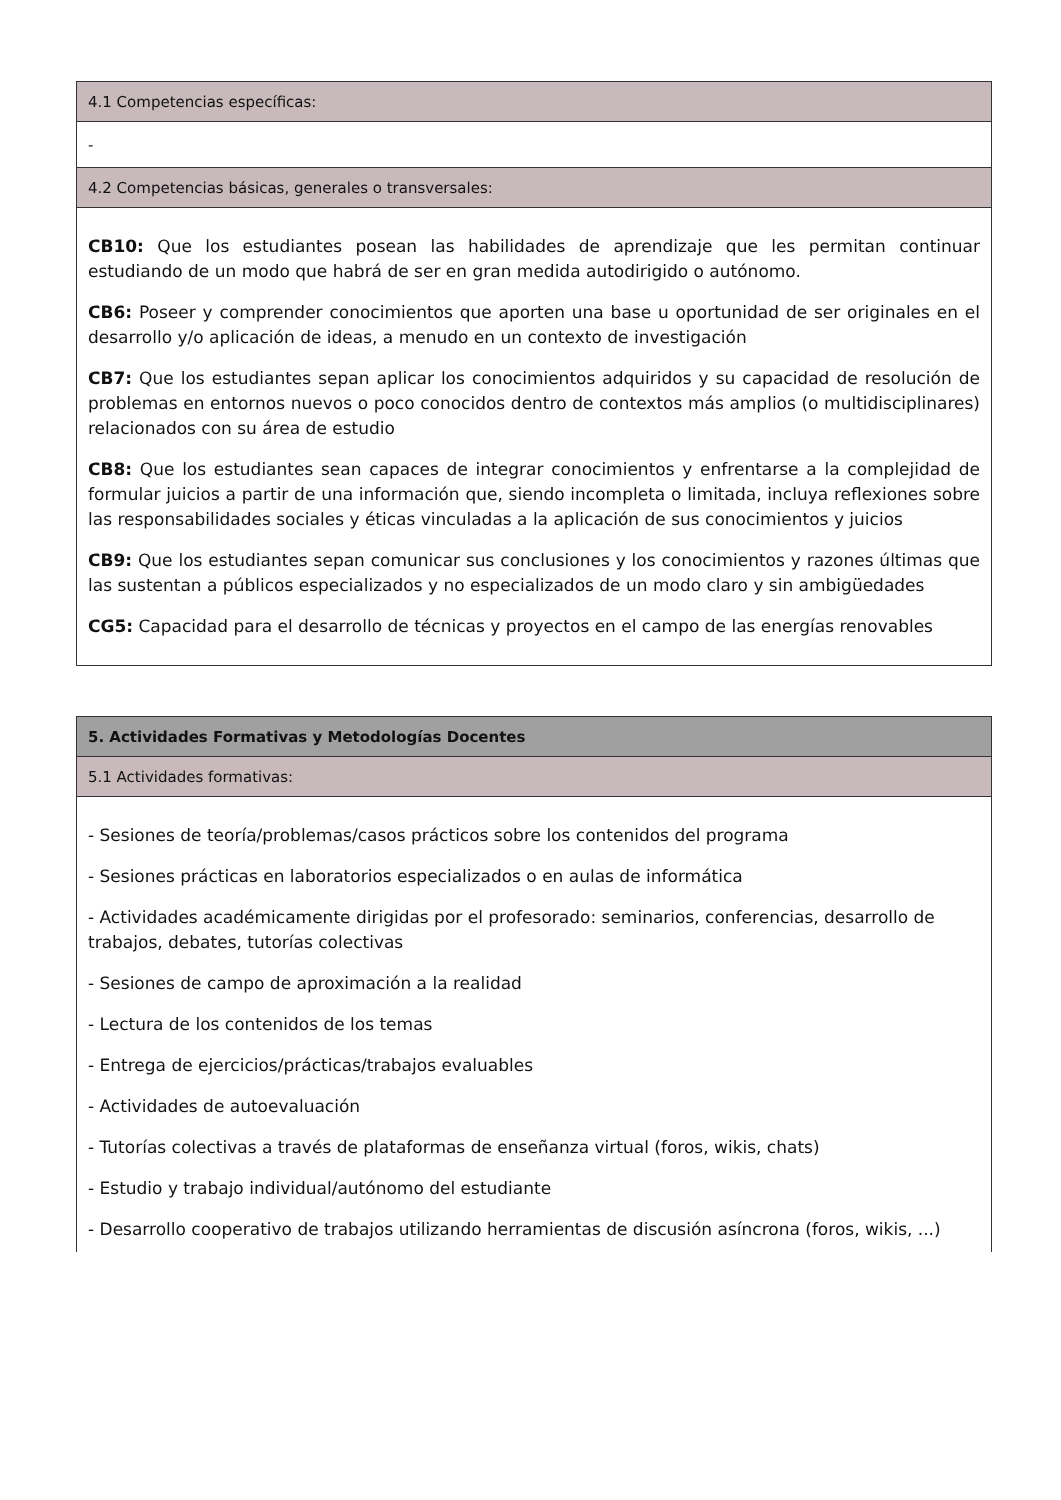| 4.1 Competencias específicas: |
| - |
| 4.2 Competencias básicas, generales o transversales: |
| CB10: Que los estudiantes posean las habilidades de aprendizaje que les permitan continuar estudiando de un modo que habrá de ser en gran medida autodirigido o autónomo. CB6: Poseer y comprender conocimientos que aporten una base u oportunidad de ser originales en el desarrollo y/o aplicación de ideas, a menudo en un contexto de investigación CB7: Que los estudiantes sepan aplicar los conocimientos adquiridos y su capacidad de resolución de problemas en entornos nuevos o poco conocidos dentro de contextos más amplios (o multidisciplinares) relacionados con su área de estudio CB8: Que los estudiantes sean capaces de integrar conocimientos y enfrentarse a la complejidad de formular juicios a partir de una información que, siendo incompleta o limitada, incluya reflexiones sobre las responsabilidades sociales y éticas vinculadas a la aplicación de sus conocimientos y juicios CB9: Que los estudiantes sepan comunicar sus conclusiones y los conocimientos y razones últimas que las sustentan a públicos especializados y no especializados de un modo claro y sin ambigüedades CG5: Capacidad para el desarrollo de técnicas y proyectos en el campo de las energías renovables |
| 5. Actividades Formativas y Metodologías Docentes |
| 5.1 Actividades formativas: |
| - Sesiones de teoría/problemas/casos prácticos sobre los contenidos del programa - Sesiones prácticas en laboratorios especializados o en aulas de informática - Actividades académicamente dirigidas por el profesorado: seminarios, conferencias, desarrollo de trabajos, debates, tutorías colectivas - Sesiones de campo de aproximación a la realidad - Lectura de los contenidos de los temas - Entrega de ejercicios/prácticas/trabajos evaluables - Actividades de autoevaluación - Tutorías colectivas a través de plataformas de enseñanza virtual (foros, wikis, chats) - Estudio y trabajo individual/autónomo del estudiante - Desarrollo cooperativo de trabajos utilizando herramientas de discusión asíncrona (foros, wikis, ...) |